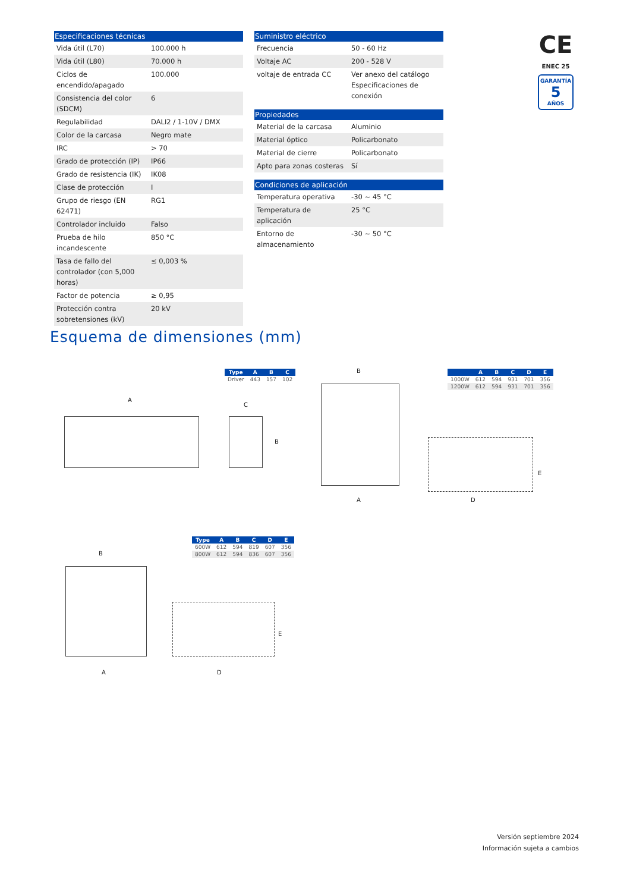| Especificaciones técnicas | |
| --- | --- |
| Vida útil (L70) | 100.000 h |
| Vida útil (L80) | 70.000 h |
| Ciclos de encendido/apagado | 100.000 |
| Consistencia del color (SDCM) | 6 |
| Regulabilidad | DALI2 / 1-10V / DMX |
| Color de la carcasa | Negro mate |
| IRC | > 70 |
| Grado de protección (IP) | IP66 |
| Grado de resistencia (IK) | IK08 |
| Clase de protección | I |
| Grupo de riesgo (EN 62471) | RG1 |
| Controlador incluido | Falso |
| Prueba de hilo incandescente | 850 °C |
| Tasa de fallo del controlador (con 5,000 horas) | ≤ 0,003 % |
| Factor de potencia | ≥ 0,95 |
| Protección contra sobretensiones (kV) | 20 kV |
| Suministro eléctrico | |
| --- | --- |
| Frecuencia | 50 - 60 Hz |
| Voltaje AC | 200 - 528 V |
| voltaje de entrada CC | Ver anexo del catálogo Especificaciones de conexión |
| Propiedades | |
| --- | --- |
| Material de la carcasa | Aluminio |
| Material óptico | Policarbonato |
| Material de cierre | Policarbonato |
| Apto para zonas costeras | Sí |
| Condiciones de aplicación | |
| --- | --- |
| Temperatura operativa | -30 ~ 45 °C |
| Temperatura de aplicación | 25 °C |
| Entorno de almacenamiento | -30 ~ 50 °C |
CE
ENEC 25
GARANTÍA
5
AÑOS
Esquema de dimensiones (mm)
| Type | A | B | C |
| --- | --- | --- | --- |
| Driver | 443 | 157 | 102 |
A
C
B
| | A | B | C | D | E |
| --- | --- | --- | --- | --- | --- |
| 1000W | 612 | 594 | 931 | 701 | 356 |
| 1200W | 612 | 594 | 931 | 701 | 356 |
B
A
E
D
| Type | A | B | C | D | E |
| --- | --- | --- | --- | --- | --- |
| 600W | 612 | 594 | 819 | 607 | 356 |
| 800W | 612 | 594 | 836 | 607 | 356 |
B
A
E
D
Versión septiembre 2024
Información sujeta a cambios